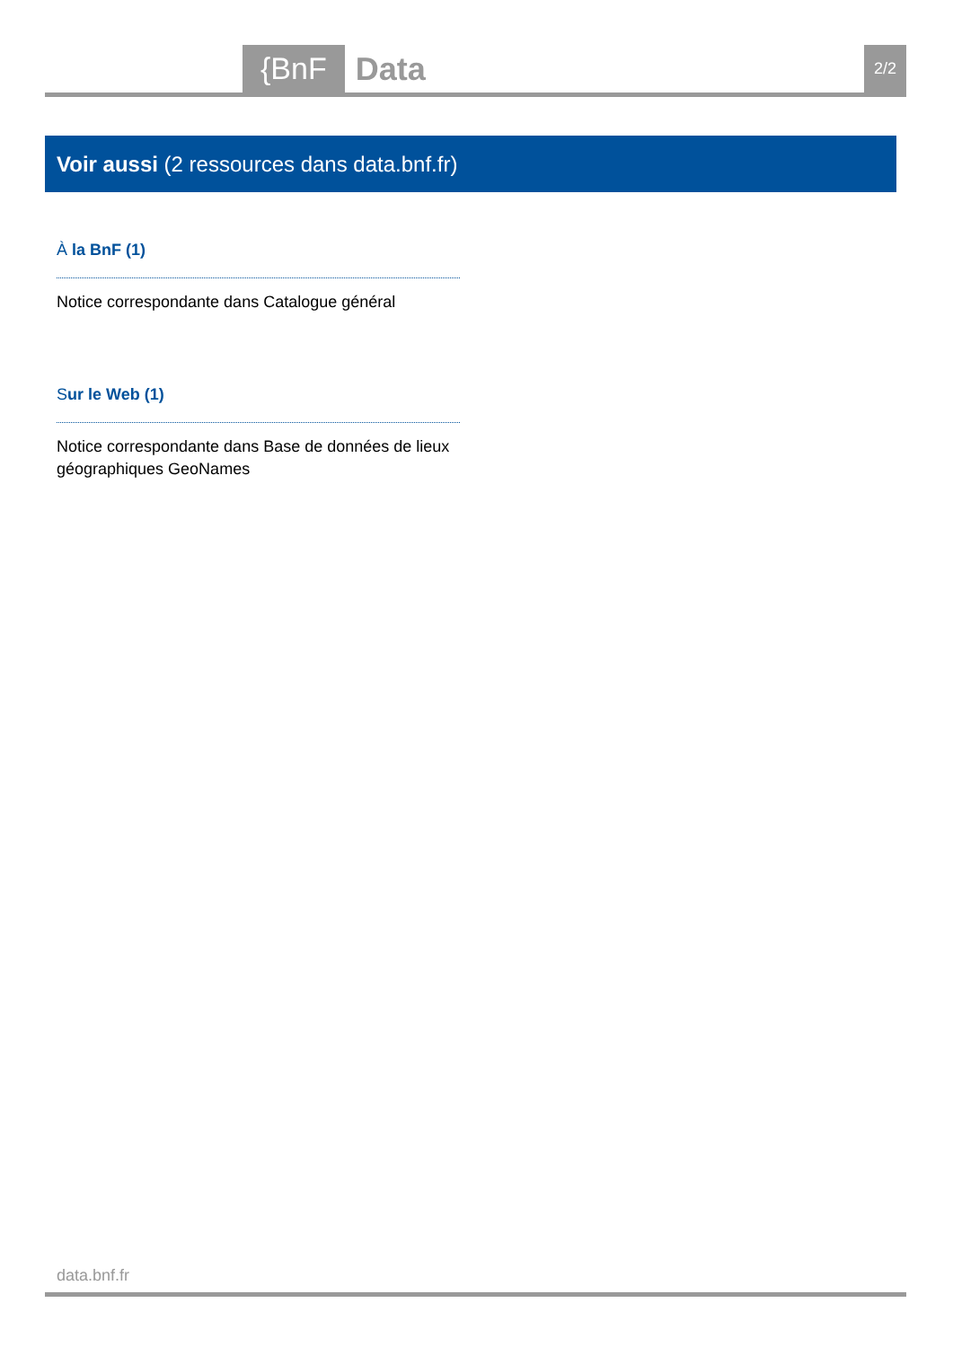{BnF Data 2/2
Voir aussi (2 ressources dans data.bnf.fr)
À la BnF (1)
Notice correspondante dans Catalogue général
Sur le Web (1)
Notice correspondante dans Base de données de lieux géographiques GeoNames
data.bnf.fr